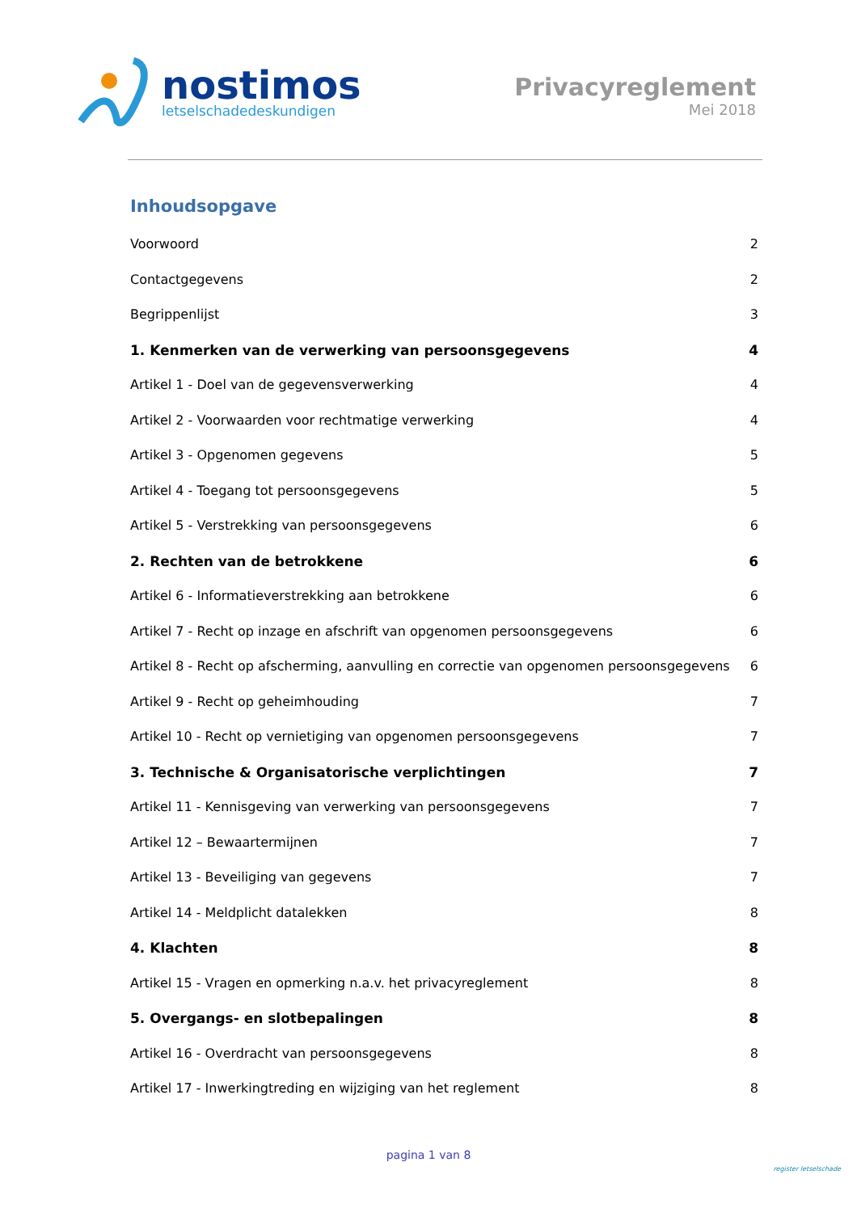nostimos
letselschadedeskundigen
Privacyreglement
Mei 2018
Inhoudsopgave
Voorwoord 2
Contactgegevens 2
Begrippenlijst 3
1. Kenmerken van de verwerking van persoonsgegevens 4
Artikel 1 - Doel van de gegevensverwerking 4
Artikel 2 - Voorwaarden voor rechtmatige verwerking 4
Artikel 3 - Opgenomen gegevens 5
Artikel 4 - Toegang tot persoonsgegevens 5
Artikel 5 - Verstrekking van persoonsgegevens 6
2. Rechten van de betrokkene 6
Artikel 6 - Informatieverstrekking aan betrokkene 6
Artikel 7 - Recht op inzage en afschrift van opgenomen persoonsgegevens 6
Artikel 8 - Recht op afscherming, aanvulling en correctie van opgenomen persoonsgegevens 6
Artikel 9 - Recht op geheimhouding 7
Artikel 10 - Recht op vernietiging van opgenomen persoonsgegevens 7
3. Technische & Organisatorische verplichtingen 7
Artikel 11 - Kennisgeving van verwerking van persoonsgegevens 7
Artikel 12 – Bewaartermijnen 7
Artikel 13 - Beveiliging van gegevens 7
Artikel 14 - Meldplicht datalekken 8
4. Klachten 8
Artikel 15 - Vragen en opmerking n.a.v. het privacyreglement 8
5. Overgangs- en slotbepalingen 8
Artikel 16 - Overdracht van persoonsgegevens 8
Artikel 17 - Inwerkingtreding en wijziging van het reglement 8
pagina 1 van 8
register letselschade